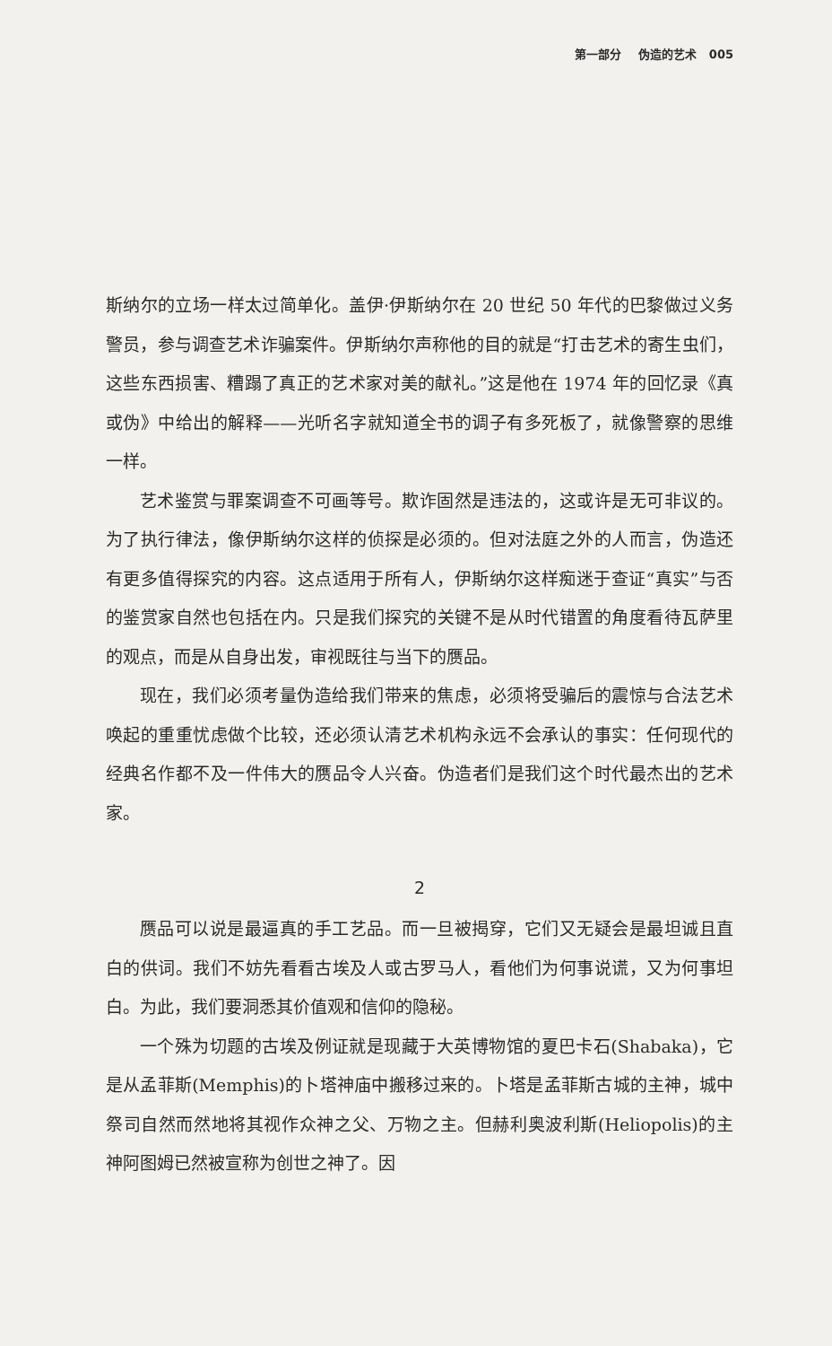第一部分 伪造的艺术 005
斯纳尔的立场一样太过简单化。盖伊·伊斯纳尔在 20 世纪 50 年代的巴黎做过义务警员，参与调查艺术诈骗案件。伊斯纳尔声称他的目的就是“打击艺术的寄生虫们，这些东西损害、糟蹋了真正的艺术家对美的献礼。”这是他在 1974 年的回忆录《真或伪》中给出的解释——光听名字就知道全书的调子有多死板了，就像警察的思维一样。
艺术鉴赏与罪案调查不可画等号。欺诈固然是违法的，这或许是无可非议的。为了执行律法，像伊斯纳尔这样的侦探是必须的。但对法庭之外的人而言，伪造还有更多值得探究的内容。这点适用于所有人，伊斯纳尔这样痴迷于查证“真实”与否的鉴赏家自然也包括在内。只是我们探究的关键不是从时代错置的角度看待瓦萨里的观点，而是从自身出发，审视既往与当下的赝品。
现在，我们必须考量伪造给我们带来的焦虑，必须将受骗后的震惊与合法艺术唤起的重重忧虑做个比较，还必须认清艺术机构永远不会承认的事实：任何现代的经典名作都不及一件伟大的赝品令人兴奋。伪造者们是我们这个时代最杰出的艺术家。
2
赝品可以说是最逼真的手工艺品。而一旦被揭穿，它们又无疑会是最坦诚且直白的供词。我们不妨先看看古埃及人或古罗马人，看他们为何事说谎，又为何事坦白。为此，我们要洞悉其价值观和信仰的隐秘。
一个殊为切题的古埃及例证就是现藏于大英博物馆的夏巴卡石(Shabaka)，它是从孟菲斯(Memphis)的卜塔神庙中搬移过来的。卜塔是孟菲斯古城的主神，城中祭司自然而然地将其视作众神之父、万物之主。但赫利奥波利斯(Heliopolis)的主神阿图姆已然被宣称为创世之神了。因